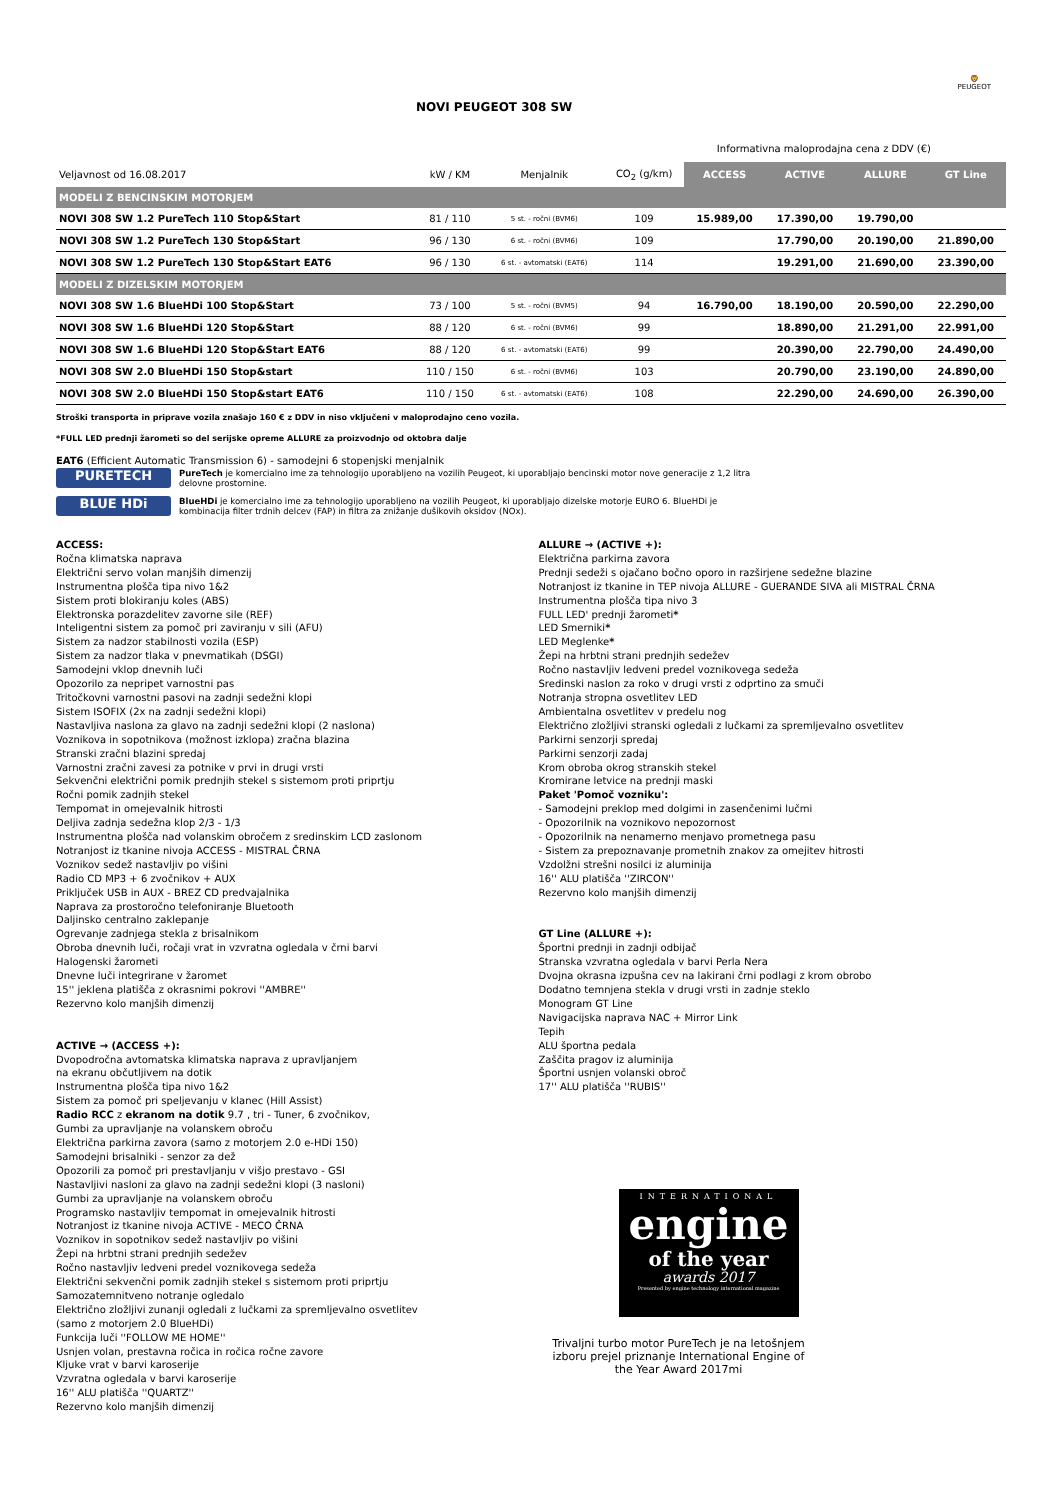NOVI PEUGEOT 308 SW
🦁
PEUGEOT
Informativna maloprodajna cena z DDV (€)
| Veljavnost od 16.08.2017 | kW / KM | Menjalnik | CO<sub>2</sub> (g/km) | ACCESS | ACTIVE | ALLURE | GT Line |
| --- | --- | --- | --- | --- | --- | --- | --- |
| MODELI Z BENCINSKIM MOTORJEM | | | | | | | |
| NOVI 308 SW 1.2 PureTech 110 Stop&Start | 81 / 110 | 5 st. - ročni (BVM6) | 109 | 15.989,00 | 17.390,00 | 19.790,00 | |
| NOVI 308 SW 1.2 PureTech 130 Stop&Start | 96 / 130 | 6 st. - ročni (BVM6) | 109 | | 17.790,00 | 20.190,00 | 21.890,00 |
| NOVI 308 SW 1.2 PureTech 130 Stop&Start EAT6 | 96 / 130 | 6 st. - avtomatski (EAT6) | 114 | | 19.291,00 | 21.690,00 | 23.390,00 |
| MODELI Z DIZELSKIM MOTORJEM | | | | | | | |
| NOVI 308 SW 1.6 BlueHDi 100 Stop&Start | 73 / 100 | 5 st. - ročni (BVM5) | 94 | 16.790,00 | 18.190,00 | 20.590,00 | 22.290,00 |
| NOVI 308 SW 1.6 BlueHDi 120 Stop&Start | 88 / 120 | 6 st. - ročni (BVM6) | 99 | | 18.890,00 | 21.291,00 | 22.991,00 |
| NOVI 308 SW 1.6 BlueHDi 120 Stop&Start EAT6 | 88 / 120 | 6 st. - avtomatski (EAT6) | 99 | | 20.390,00 | 22.790,00 | 24.490,00 |
| NOVI 308 SW 2.0 BlueHDi 150 Stop&start | 110 / 150 | 6 st. - ročni (BVM6) | 103 | | 20.790,00 | 23.190,00 | 24.890,00 |
| NOVI 308 SW 2.0 BlueHDi 150 Stop&start EAT6 | 110 / 150 | 6 st. - avtomatski (EAT6) | 108 | | 22.290,00 | 24.690,00 | 26.390,00 |
Stroški transporta in priprave vozila znašajo 160 € z DDV in niso vključeni v maloprodajno ceno vozila.
*FULL LED prednji žarometi so del serijske opreme ALLURE za proizvodnjo od oktobra dalje
EAT6 (Efficient Automatic Transmission 6) - samodejni 6 stopenjski menjalnik
PURETECH
PureTech je komercialno ime za tehnologijo uporabljeno na vozilih Peugeot, ki uporabljajo bencinski motor nove generacije z 1,2 litra delovne prostornine.
BLUE HDi
BlueHDi je komercialno ime za tehnologijo uporabljeno na vozilih Peugeot, ki uporabljajo dizelske motorje EURO 6. BlueHDi je kombinacija filter trdnih delcev (FAP) in filtra za znižanje dušikovih oksidov (NOx).
ACCESS:
Ročna klimatska naprava
Električni servo volan manjših dimenzij
Instrumentna plošča tipa nivo 1&2
Sistem proti blokiranju koles (ABS)
Elektronska porazdelitev zavorne sile (REF)
Inteligentni sistem za pomoč pri zaviranju v sili (AFU)
Sistem za nadzor stabilnosti vozila (ESP)
Sistem za nadzor tlaka v pnevmatikah (DSGI)
Samodejni vklop dnevnih luči
Opozorilo za nepripet varnostni pas
Tritočkovni varnostni pasovi na zadnji sedežni klopi
Sistem ISOFIX (2x na zadnji sedežni klopi)
Nastavljiva naslona za glavo na zadnji sedežni klopi (2 naslona)
Voznikova in sopotnikova (možnost izklopa) zračna blazina
Stranski zračni blazini spredaj
Varnostni zračni zavesi za potnike v prvi in drugi vrsti
Sekvenčni električni pomik prednjih stekel s sistemom proti priprtju
Ročni pomik zadnjih stekel
Tempomat in omejevalnik hitrosti
Deljiva zadnja sedežna klop 2/3 - 1/3
Instrumentna plošča nad volanskim obročem z sredinskim LCD zaslonom
Notranjost iz tkanine nivoja ACCESS - MISTRAL ČRNA
Voznikov sedež nastavljiv po višini
Radio CD MP3 + 6 zvočnikov + AUX
Priključek USB in AUX - BREZ CD predvajalnika
Naprava za prostoročno telefoniranje Bluetooth
Daljinsko centralno zaklepanje
Ogrevanje zadnjega stekla z brisalnikom
Obroba dnevnih luči, ročaji vrat in vzvratna ogledala v črni barvi
Halogenski žarometi
Dnevne luči integrirane v žaromet
15'' jeklena platišča z okrasnimi pokrovi ''AMBRE''
Rezervno kolo manjših dimenzij
ACTIVE → (ACCESS +):
Dvopodročna avtomatska klimatska naprava z upravljanjem
na ekranu občutljivem na dotik
Instrumentna plošča tipa nivo 1&2
Sistem za pomoč pri speljevanju v klanec (Hill Assist)
Radio RCC z ekranom na dotik 9.7 , tri - Tuner, 6 zvočnikov,
Gumbi za upravljanje na volanskem obroču
Električna parkirna zavora (samo z motorjem 2.0 e-HDi 150)
Samodejni brisalniki - senzor za dež
Opozorili za pomoč pri prestavljanju v višjo prestavo - GSI
Nastavljivi nasloni za glavo na zadnji sedežni klopi (3 nasloni)
Gumbi za upravljanje na volanskem obroču
Programsko nastavljiv tempomat in omejevalnik hitrosti
Notranjost iz tkanine nivoja ACTIVE - MECO ČRNA
Voznikov in sopotnikov sedež nastavljiv po višini
Žepi na hrbtni strani prednjih sedežev
Ročno nastavljiv ledveni predel voznikovega sedeža
Električni sekvenčni pomik zadnjih stekel s sistemom proti priprtju
Samozatemnitveno notranje ogledalo
Električno zložljivi zunanji ogledali z lučkami za spremljevalno osvetlitev
(samo z motorjem 2.0 BlueHDi)
Funkcija luči ''FOLLOW ME HOME''
Usnjen volan, prestavna ročica in ročica ročne zavore
Kljuke vrat v barvi karoserije
Vzvratna ogledala v barvi karoserije
16'' ALU platišča ''QUARTZ''
Rezervno kolo manjših dimenzij
ALLURE → (ACTIVE +):
Električna parkirna zavora
Prednji sedeži s ojačano bočno oporo in razširjene sedežne blazine
Notranjost iz tkanine in TEP nivoja ALLURE - GUERANDE SIVA ali MISTRAL ČRNA
Instrumentna plošča tipa nivo 3
FULL LED' prednji žarometi*
LED Smerniki*
LED Meglenke*
Žepi na hrbtni strani prednjih sedežev
Ročno nastavljiv ledveni predel voznikovega sedeža
Sredinski naslon za roko v drugi vrsti z odprtino za smuči
Notranja stropna osvetlitev LED
Ambientalna osvetlitev v predelu nog
Električno zložljivi stranski ogledali z lučkami za spremljevalno osvetlitev
Parkirni senzorji spredaj
Parkirni senzorji zadaj
Krom obroba okrog stranskih stekel
Kromirane letvice na prednji maski
Paket 'Pomoč vozniku':
- Samodejni preklop med dolgimi in zasenčenimi lučmi
- Opozorilnik na voznikovo nepozornost
- Opozorilnik na nenamerno menjavo prometnega pasu
- Sistem za prepoznavanje prometnih znakov za omejitev hitrosti
Vzdolžni strešni nosilci iz aluminija
16'' ALU platišča ''ZIRCON''
Rezervno kolo manjših dimenzij
GT Line (ALLURE +):
Športni prednji in zadnji odbijač
Stranska vzvratna ogledala v barvi Perla Nera
Dvojna okrasna izpušna cev na lakirani črni podlagi z krom obrobo
Dodatno temnjena stekla v drugi vrsti in zadnje steklo
Monogram GT Line
Navigacijska naprava NAC + Mirror Link
Tepih
ALU športna pedala
Zaščita pragov iz aluminija
Športni usnjen volanski obroč
17'' ALU platišča ''RUBIS''
INTERNATIONAL
engine
of the year
awards 2017
Presented by engine technology international magazine
Trivaljni turbo motor PureTech je na letošnjem izboru prejel priznanje International Engine of the Year Award 2017mi